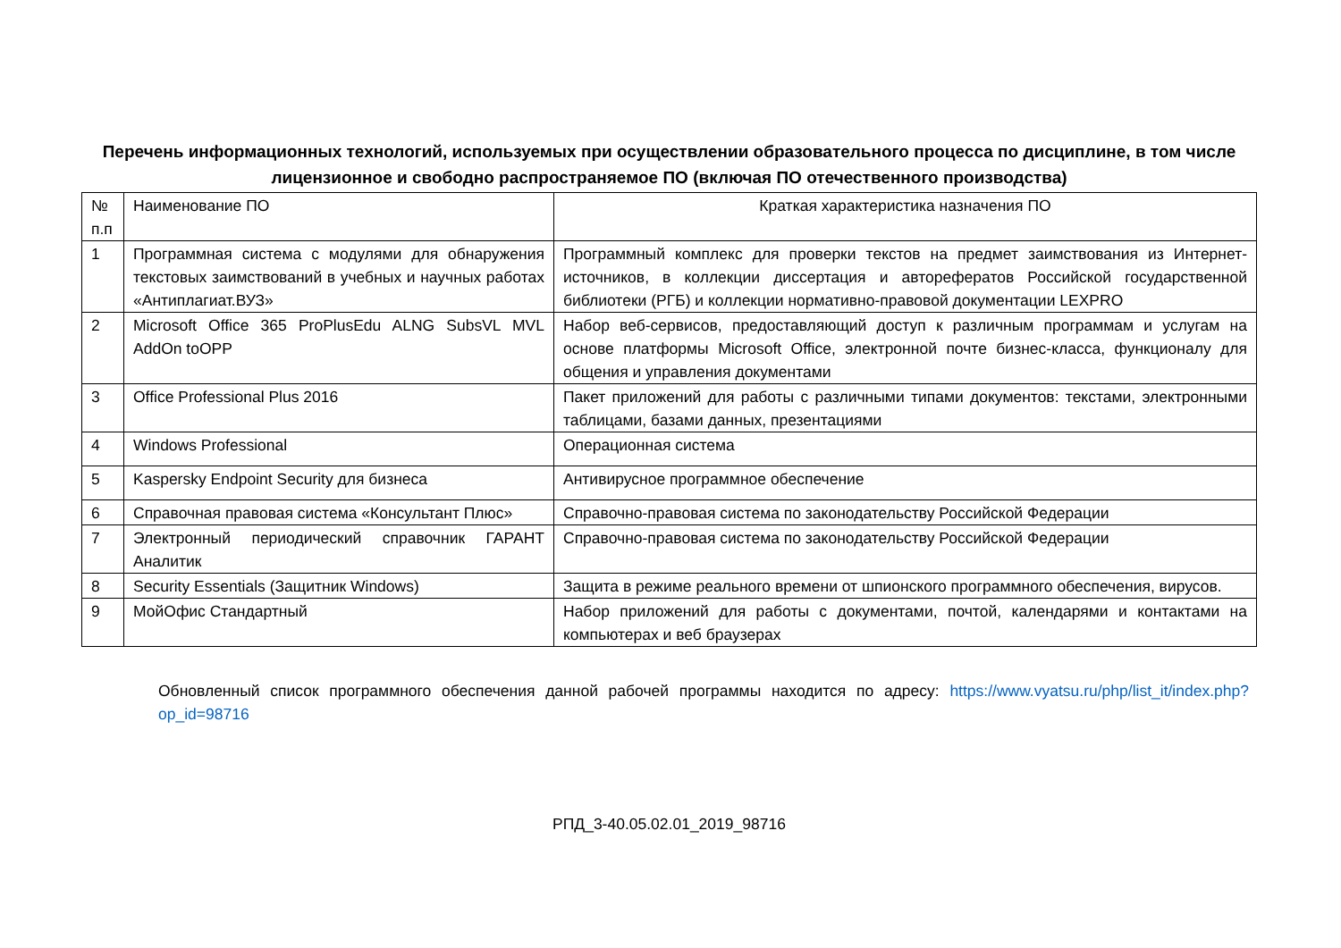Перечень информационных технологий, используемых при осуществлении образовательного процесса по дисциплине, в том числе лицензионное и свободно распространяемое ПО (включая ПО отечественного производства)
| № п.п | Наименование ПО | Краткая характеристика назначения ПО |
| 1 | Программная система с модулями для обнаружения текстовых заимствований в учебных и научных работах «Антиплагиат.ВУЗ» | Программный комплекс для проверки текстов на предмет заимствования из Интернет-источников, в коллекции диссертация и авторефератов Российской государственной библиотеки (РГБ) и коллекции нормативно-правовой документации LEXPRO |
| 2 | Microsoft Office 365 ProPlusEdu ALNG SubsVL MVL AddOn toOPP | Набор веб-сервисов, предоставляющий доступ к различным программам и услугам на основе платформы Microsoft Office, электронной почте бизнес-класса, функционалу для общения и управления документами |
| 3 | Office Professional Plus 2016 | Пакет приложений для работы с различными типами документов: текстами, электронными таблицами, базами данных, презентациями |
| 4 | Windows Professional | Операционная система |
| 5 | Kaspersky Endpoint Security для бизнеса | Антивирусное программное обеспечение |
| 6 | Справочная правовая система «Консультант Плюс» | Справочно-правовая система по законодательству Российской Федерации |
| 7 | Электронный периодический справочник ГАРАНТ Аналитик | Справочно-правовая система по законодательству Российской Федерации |
| 8 | Security Essentials (Защитник Windows) | Защита в режиме реального времени от шпионского программного обеспечения, вирусов. |
| 9 | МойОфис Стандартный | Набор приложений для работы с документами, почтой, календарями и контактами на компьютерах и веб браузерах |
Обновленный список программного обеспечения данной рабочей программы находится по адресу: https://www.vyatsu.ru/php/list_it/index.php?op_id=98716
РПД_3-40.05.02.01_2019_98716